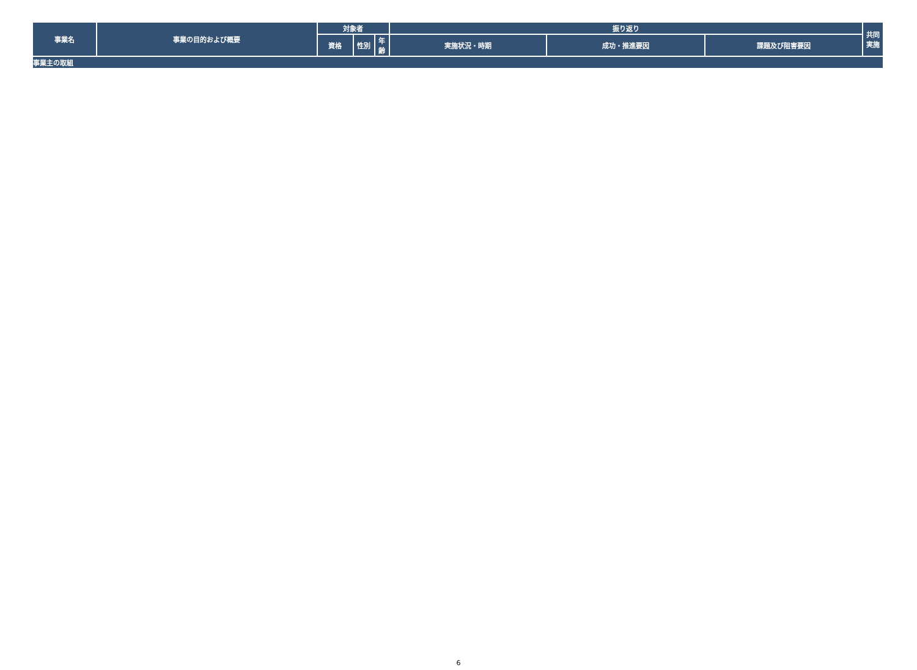| 事業名 | 事業の目的および概要 | 対象者 | | | 振り返り | | | 共同 実施 |
| --- | --- | --- | --- | --- | --- | --- | --- | --- |
| | | 資格 | 性別 | 年 齢 | 実施状況・時期 | 成功・推進要因 | 課題及び阻害要因 | |
| 事業主の取組 | | | | | | | | |
6